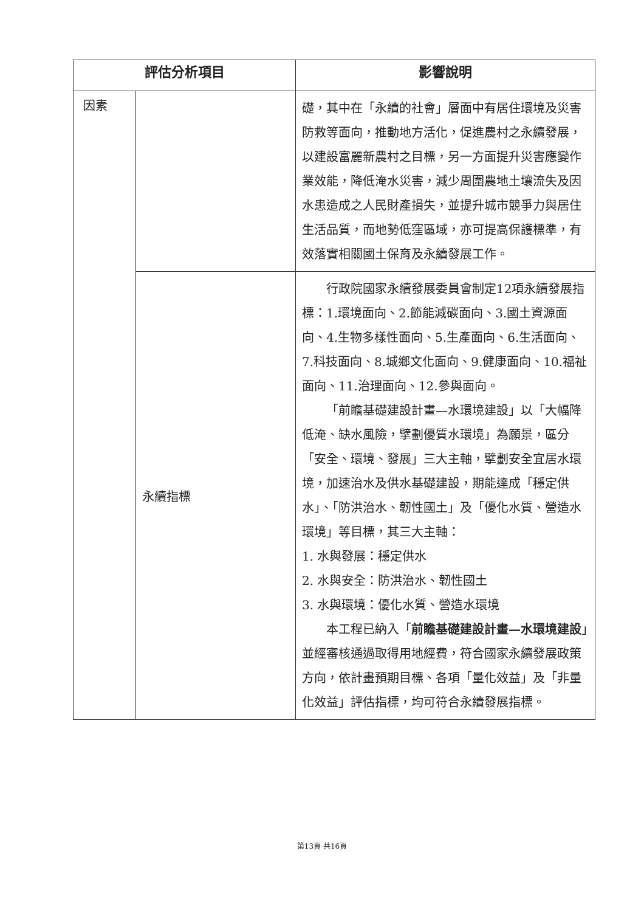| 評估分析項目 | | 影響說明 |
| --- | --- | --- |
| 因素 | | 礎，其中在「永續的社會」層面中有居住環境及災害防救等面向，推動地方活化，促進農村之永續發展，以建設富麗新農村之目標，另一方面提升災害應變作業效能，降低淹水災害，減少周圍農地土壤流失及因水患造成之人民財產損失，並提升城市競爭力與居住生活品質，而地勢低窪區域，亦可提高保護標準，有效落實相關國土保育及永續發展工作。 |
| | 永續指標 | 行政院國家永續發展委員會制定12項永續發展指標：1.環境面向、2.節能減碳面向、3.國土資源面向、4.生物多樣性面向、5.生產面向、6.生活面向、7.科技面向、8.城鄉文化面向、9.健康面向、10.福祉面向、11.治理面向、12.參與面向。 「前瞻基礎建設計畫—水環境建設」以「大幅降低淹、缺水風險，擘劃優質水環境」為願景，區分「安全、環境、發展」三大主軸，擘劃安全宜居水環境，加速治水及供水基礎建設，期能達成「穩定供水」、「防洪治水、韌性國土」及「優化水質、營造水環境」等目標，其三大主軸： 1. 水與發展：穩定供水 2. 水與安全：防洪治水、韌性國土 3. 水與環境：優化水質、營造水環境 本工程已納入「 前瞻基礎建設計畫—水環境建設 」並經審核通過取得用地經費，符合國家永續發展政策方向，依計畫預期目標、各項「量化效益」及「非量化效益」評估指標，均可符合永續發展指標。 |
第13頁 共16頁